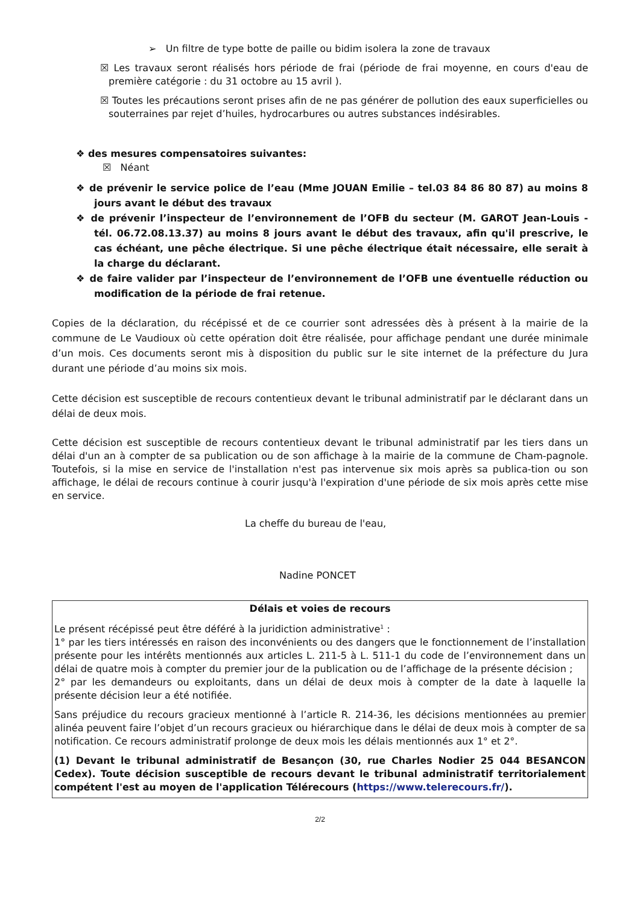➢ Un filtre de type botte de paille ou bidim isolera la zone de travaux
☒ Les travaux seront réalisés hors période de frai (période de frai moyenne, en cours d'eau de première catégorie : du 31 octobre au 15 avril ).
☒ Toutes les précautions seront prises afin de ne pas générer de pollution des eaux superficielles ou souterraines par rejet d’huiles, hydrocarbures ou autres substances indésirables.
❖ des mesures compensatoires suivantes:
☒ Néant
❖ de prévenir le service police de l’eau (Mme JOUAN Emilie – tel.03 84 86 80 87) au moins 8 jours avant le début des travaux
❖ de prévenir l’inspecteur de l’environnement de l’OFB du secteur (M. GAROT Jean-Louis - tél. 06.72.08.13.37) au moins 8 jours avant le début des travaux, afin qu'il prescrive, le cas échéant, une pêche électrique. Si une pêche électrique était nécessaire, elle serait à la charge du déclarant.
❖ de faire valider par l’inspecteur de l’environnement de l’OFB une éventuelle réduction ou modification de la période de frai retenue.
Copies de la déclaration, du récépissé et de ce courrier sont adressées dès à présent à la mairie de la commune de Le Vaudioux où cette opération doit être réalisée, pour affichage pendant une durée minimale d’un mois. Ces documents seront mis à disposition du public sur le site internet de la préfecture du Jura durant une période d’au moins six mois.
Cette décision est susceptible de recours contentieux devant le tribunal administratif par le déclarant dans un délai de deux mois.
Cette décision est susceptible de recours contentieux devant le tribunal administratif par les tiers dans un délai d'un an à compter de sa publication ou de son affichage à la mairie de la commune de Cham-pagnole. Toutefois, si la mise en service de l'installation n'est pas intervenue six mois après sa publica-tion ou son affichage, le délai de recours continue à courir jusqu'à l'expiration d'une période de six mois après cette mise en service.
La cheffe du bureau de l'eau,
Nadine PONCET
Délais et voies de recours
Le présent récépissé peut être déféré à la juridiction administrative<sup>1</sup> :
1° par les tiers intéressés en raison des inconvénients ou des dangers que le fonctionnement de l’installation présente pour les intérêts mentionnés aux articles L. 211-5 à L. 511-1 du code de l’environnement dans un délai de quatre mois à compter du premier jour de la publication ou de l’affichage de la présente décision ;
2° par les demandeurs ou exploitants, dans un délai de deux mois à compter de la date à laquelle la présente décision leur a été notifiée.
Sans préjudice du recours gracieux mentionné à l’article R. 214-36, les décisions mentionnées au premier alinéa peuvent faire l’objet d’un recours gracieux ou hiérarchique dans le délai de deux mois à compter de sa notification. Ce recours administratif prolonge de deux mois les délais mentionnés aux 1° et 2°.
(1) Devant le tribunal administratif de Besançon (30, rue Charles Nodier 25 044 BESANCON Cedex). Toute décision susceptible de recours devant le tribunal administratif territorialement compétent l'est au moyen de l'application Télérecours (https://www.telerecours.fr/).
2/2